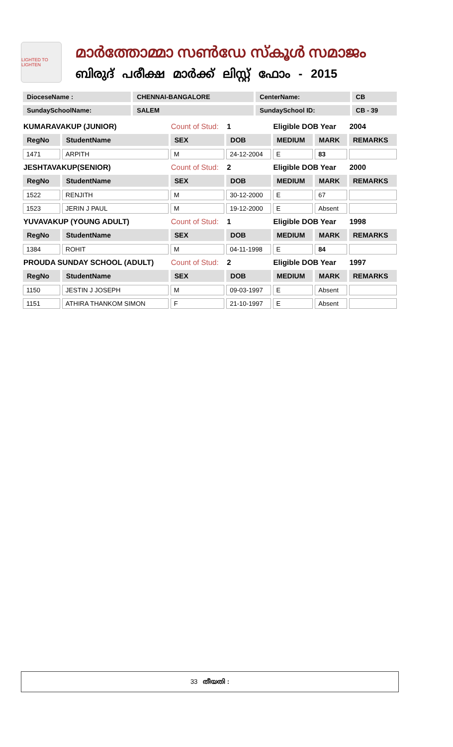LIGHTED TO LIGHTEN
മാർത്തോമ്മാ സൺഡേ സ്കൂൾ സമാജം
ബിരുദ് പരീക്ഷ മാർക്ക് ലിസ്റ്റ് ഫോം - 2015
| DioceseName : | CHENNAI-BANGALORE | CenterName: | CB |
| SundaySchoolName: | SALEM | SundaySchool ID: | CB - 39 |
| KUMARAVAKUP (JUNIOR) | | Count of Stud: | 1 | Eligible DOB Year | | 2004 |
| RegNo | StudentName | SEX | DOB | MEDIUM | MARK | REMARKS |
| 1471 | ARPITH | M | 24-12-2004 | E | 83 | |
| JESHTAVAKUP(SENIOR) | | Count of Stud: | 2 | Eligible DOB Year | | 2000 |
| RegNo | StudentName | SEX | DOB | MEDIUM | MARK | REMARKS |
| 1522 | RENJITH | M | 30-12-2000 | E | 67 | |
| 1523 | JERIN J PAUL | M | 19-12-2000 | E | Absent | |
| YUVAVAKUP (YOUNG ADULT) | | Count of Stud: | 1 | Eligible DOB Year | | 1998 |
| RegNo | StudentName | SEX | DOB | MEDIUM | MARK | REMARKS |
| 1384 | ROHIT | M | 04-11-1998 | E | 84 | |
| PROUDA SUNDAY SCHOOL (ADULT) | | Count of Stud: | 2 | Eligible DOB Year | | 1997 |
| RegNo | StudentName | SEX | DOB | MEDIUM | MARK | REMARKS |
| 1150 | JESTIN J JOSEPH | M | 09-03-1997 | E | Absent | |
| 1151 | ATHIRA THANKOM SIMON | F | 21-10-1997 | E | Absent | |
33 തീയതി :